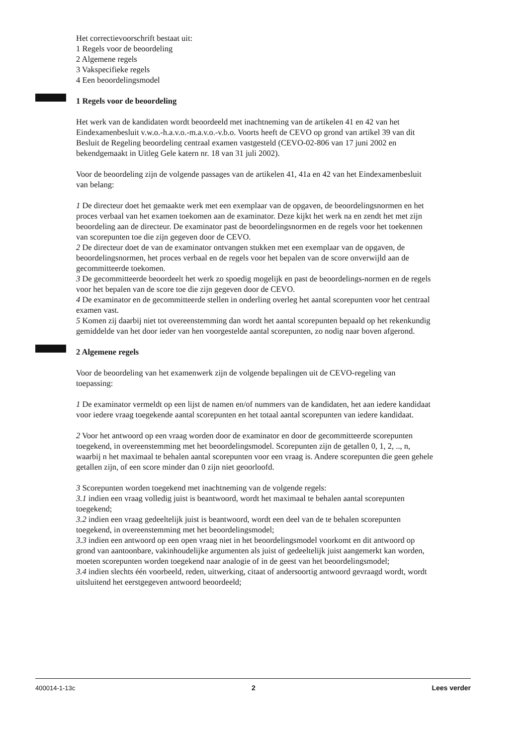Het correctievoorschrift bestaat uit:
1 Regels voor de beoordeling
2 Algemene regels
3 Vakspecifieke regels
4 Een beoordelingsmodel
1 Regels voor de beoordeling
Het werk van de kandidaten wordt beoordeeld met inachtneming van de artikelen 41 en 42 van het Eindexamenbesluit v.w.o.-h.a.v.o.-m.a.v.o.-v.b.o. Voorts heeft de CEVO op grond van artikel 39 van dit Besluit de Regeling beoordeling centraal examen vastgesteld (CEVO-02-806 van 17 juni 2002 en bekendgemaakt in Uitleg Gele katern nr. 18 van 31 juli 2002).
Voor de beoordeling zijn de volgende passages van de artikelen 41, 41a en 42 van het Eindexamenbesluit van belang:
1 De directeur doet het gemaakte werk met een exemplaar van de opgaven, de beoordelingsnormen en het proces verbaal van het examen toekomen aan de examinator. Deze kijkt het werk na en zendt het met zijn beoordeling aan de directeur. De examinator past de beoordelingsnormen en de regels voor het toekennen van scorepunten toe die zijn gegeven door de CEVO.
2 De directeur doet de van de examinator ontvangen stukken met een exemplaar van de opgaven, de beoordelingsnormen, het proces verbaal en de regels voor het bepalen van de score onverwijld aan de gecommitteerde toekomen.
3 De gecommitteerde beoordeelt het werk zo spoedig mogelijk en past de beoordelings-normen en de regels voor het bepalen van de score toe die zijn gegeven door de CEVO.
4 De examinator en de gecommitteerde stellen in onderling overleg het aantal scorepunten voor het centraal examen vast.
5 Komen zij daarbij niet tot overeenstemming dan wordt het aantal scorepunten bepaald op het rekenkundig gemiddelde van het door ieder van hen voorgestelde aantal scorepunten, zo nodig naar boven afgerond.
2 Algemene regels
Voor de beoordeling van het examenwerk zijn de volgende bepalingen uit de CEVO-regeling van toepassing:
1 De examinator vermeldt op een lijst de namen en/of nummers van de kandidaten, het aan iedere kandidaat voor iedere vraag toegekende aantal scorepunten en het totaal aantal scorepunten van iedere kandidaat.
2 Voor het antwoord op een vraag worden door de examinator en door de gecommitteerde scorepunten toegekend, in overeenstemming met het beoordelingsmodel. Scorepunten zijn de getallen 0, 1, 2, .., n, waarbij n het maximaal te behalen aantal scorepunten voor een vraag is. Andere scorepunten die geen gehele getallen zijn, of een score minder dan 0 zijn niet geoorloofd.
3 Scorepunten worden toegekend met inachtneming van de volgende regels:
3.1 indien een vraag volledig juist is beantwoord, wordt het maximaal te behalen aantal scorepunten toegekend;
3.2 indien een vraag gedeeltelijk juist is beantwoord, wordt een deel van de te behalen scorepunten toegekend, in overeenstemming met het beoordelingsmodel;
3.3 indien een antwoord op een open vraag niet in het beoordelingsmodel voorkomt en dit antwoord op grond van aantoonbare, vakinhoudelijke argumenten als juist of gedeeltelijk juist aangemerkt kan worden, moeten scorepunten worden toegekend naar analogie of in de geest van het beoordelingsmodel;
3.4 indien slechts één voorbeeld, reden, uitwerking, citaat of andersoortig antwoord gevraagd wordt, wordt uitsluitend het eerstgegeven antwoord beoordeeld;
400014-1-13c 2 Lees verder